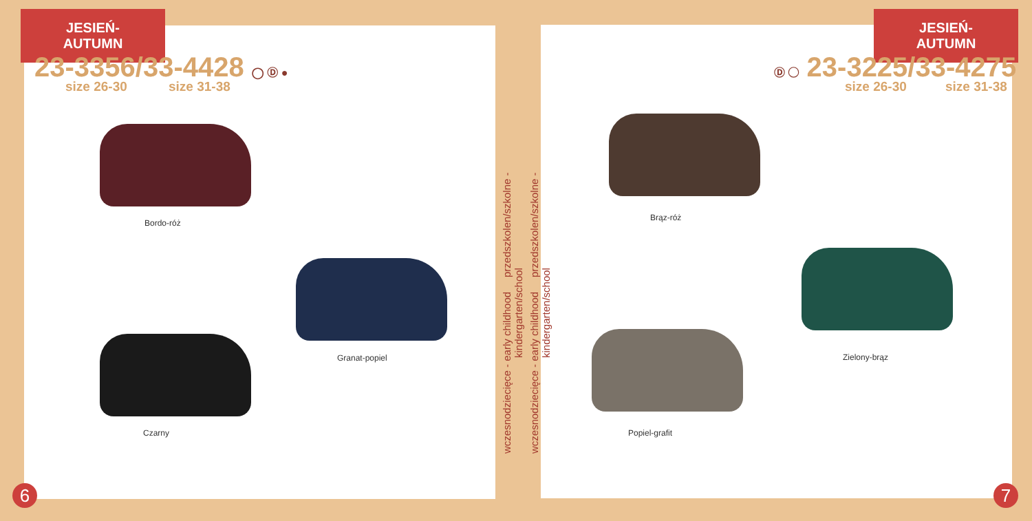JESIEŃ-AUTUMN
23-3356/33-4428 ◯ Ⓓ ●
size 26-30 size 31-38
Bordo-róż
Granat-popiel
Czarny
6
wczesnodziecięce - early childhood przedszkolen/szkolne - kindergarten/school
wczesnodziecięce - early childhood przedszkolen/szkolne - kindergarten/school
JESIEŃ-AUTUMN
Ⓓ ◯ 23-3225/33-4275
size 26-30 size 31-38
Brąz-róż
Zielony-brąz
Popiel-grafit
7